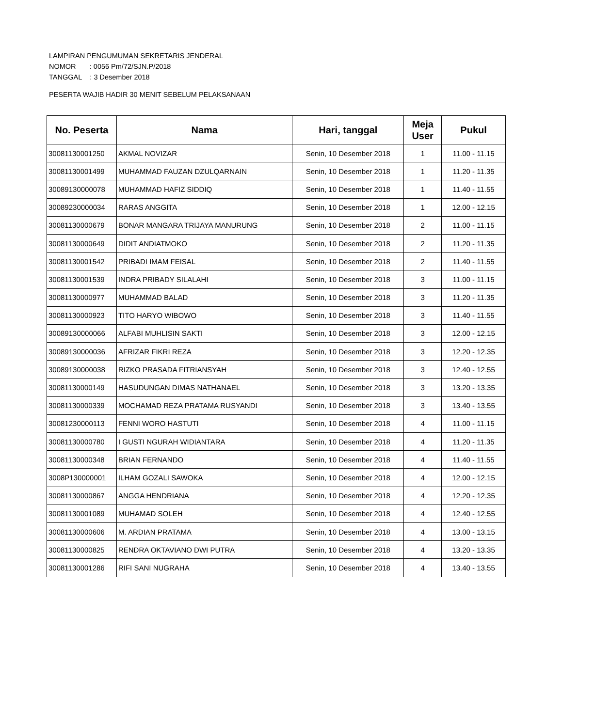LAMPIRAN PENGUMUMAN SEKRETARIS JENDERAL
NOMOR : 0056 Pm/72/SJN.P/2018
TANGGAL : 3 Desember 2018
PESERTA WAJIB HADIR 30 MENIT SEBELUM PELAKSANAAN
| No. Peserta | Nama | Hari, tanggal | Meja User | Pukul |
| --- | --- | --- | --- | --- |
| 30081130001250 | AKMAL NOVIZAR | Senin, 10 Desember 2018 | 1 | 11.00 - 11.15 |
| 30081130001499 | MUHAMMAD FAUZAN DZULQARNAIN | Senin, 10 Desember 2018 | 1 | 11.20 - 11.35 |
| 30089130000078 | MUHAMMAD HAFIZ SIDDIQ | Senin, 10 Desember 2018 | 1 | 11.40 - 11.55 |
| 30089230000034 | RARAS ANGGITA | Senin, 10 Desember 2018 | 1 | 12.00 - 12.15 |
| 30081130000679 | BONAR MANGARA TRIJAYA MANURUNG | Senin, 10 Desember 2018 | 2 | 11.00 - 11.15 |
| 30081130000649 | DIDIT ANDIATMOKO | Senin, 10 Desember 2018 | 2 | 11.20 - 11.35 |
| 30081130001542 | PRIBADI IMAM FEISAL | Senin, 10 Desember 2018 | 2 | 11.40 - 11.55 |
| 30081130001539 | INDRA PRIBADY SILALAHI | Senin, 10 Desember 2018 | 3 | 11.00 - 11.15 |
| 30081130000977 | MUHAMMAD BALAD | Senin, 10 Desember 2018 | 3 | 11.20 - 11.35 |
| 30081130000923 | TITO HARYO WIBOWO | Senin, 10 Desember 2018 | 3 | 11.40 - 11.55 |
| 30089130000066 | ALFABI MUHLISIN SAKTI | Senin, 10 Desember 2018 | 3 | 12.00 - 12.15 |
| 30089130000036 | AFRIZAR FIKRI REZA | Senin, 10 Desember 2018 | 3 | 12.20 - 12.35 |
| 30089130000038 | RIZKO PRASADA FITRIANSYAH | Senin, 10 Desember 2018 | 3 | 12.40 - 12.55 |
| 30081130000149 | HASUDUNGAN DIMAS NATHANAEL | Senin, 10 Desember 2018 | 3 | 13.20 - 13.35 |
| 30081130000339 | MOCHAMAD REZA PRATAMA RUSYANDI | Senin, 10 Desember 2018 | 3 | 13.40 - 13.55 |
| 30081230000113 | FENNI WORO HASTUTI | Senin, 10 Desember 2018 | 4 | 11.00 - 11.15 |
| 30081130000780 | I GUSTI NGURAH WIDIANTARA | Senin, 10 Desember 2018 | 4 | 11.20 - 11.35 |
| 30081130000348 | BRIAN FERNANDO | Senin, 10 Desember 2018 | 4 | 11.40 - 11.55 |
| 3008P130000001 | ILHAM GOZALI SAWOKA | Senin, 10 Desember 2018 | 4 | 12.00 - 12.15 |
| 30081130000867 | ANGGA HENDRIANA | Senin, 10 Desember 2018 | 4 | 12.20 - 12.35 |
| 30081130001089 | MUHAMAD SOLEH | Senin, 10 Desember 2018 | 4 | 12.40 - 12.55 |
| 30081130000606 | M. ARDIAN PRATAMA | Senin, 10 Desember 2018 | 4 | 13.00 - 13.15 |
| 30081130000825 | RENDRA OKTAVIANO DWI PUTRA | Senin, 10 Desember 2018 | 4 | 13.20 - 13.35 |
| 30081130001286 | RIFI SANI NUGRAHA | Senin, 10 Desember 2018 | 4 | 13.40 - 13.55 |